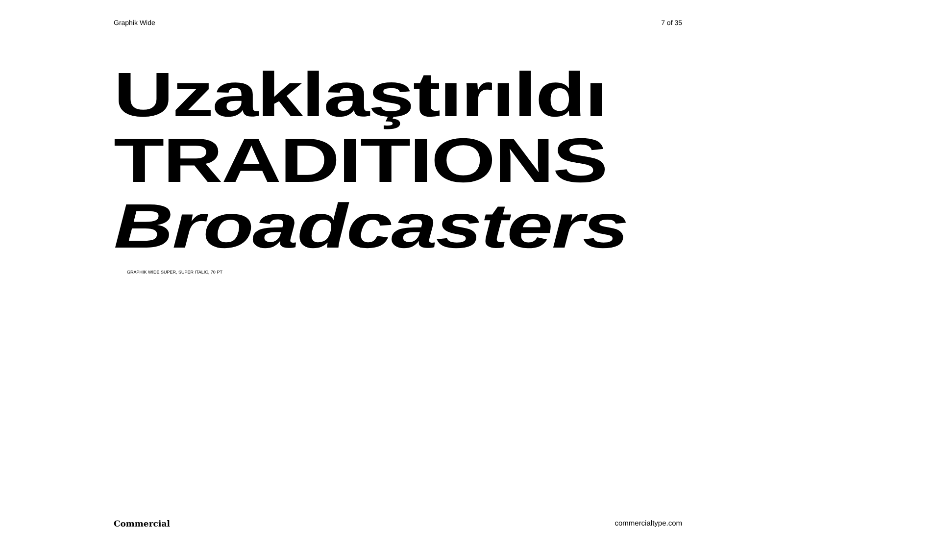Graphik Wide 7 of 35
Uzaklaştırıldı
TRADITIONS
Broadcasters
GRAPHIK WIDE SUPER, SUPER ITALIC, 70 PT
Commercial commercialtype.com